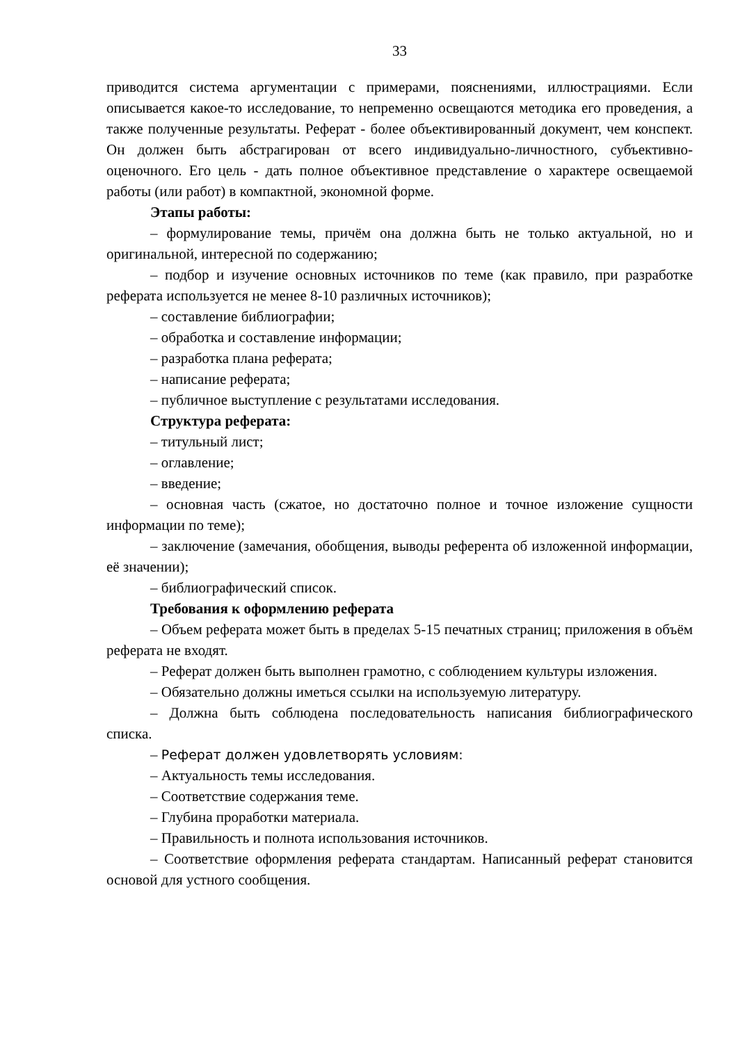33
приводится система аргументации с примерами, пояснениями, иллюстрациями. Если описывается какое-то исследование, то непременно освещаются методика его проведения, а также полученные результаты. Реферат - более объективированный документ, чем конспект. Он должен быть абстрагирован от всего индивидуально-личностного, субъективно-оценочного. Его цель - дать полное объективное представление о характере освещаемой работы (или работ) в компактной, экономной форме.
Этапы работы:
– формулирование темы, причём она должна быть не только актуальной, но и оригинальной, интересной по содержанию;
– подбор и изучение основных источников по теме (как правило, при разработке реферата используется не менее 8-10 различных источников);
– составление библиографии;
– обработка и составление информации;
– разработка плана реферата;
– написание реферата;
– публичное выступление с результатами исследования.
Структура реферата:
– титульный лист;
– оглавление;
– введение;
– основная часть (сжатое, но достаточно полное и точное изложение сущности информации по теме);
– заключение (замечания, обобщения, выводы референта об изложенной информации, её значении);
– библиографический список.
Требования к оформлению реферата
– Объем реферата может быть в пределах 5-15 печатных страниц; приложения в объём реферата не входят.
– Реферат должен быть выполнен грамотно, с соблюдением культуры изложения.
– Обязательно должны иметься ссылки на используемую литературу.
– Должна быть соблюдена последовательность написания библиографического списка.
– Реферат должен удовлетворять условиям:
– Актуальность темы исследования.
– Соответствие содержания теме.
– Глубина проработки материала.
– Правильность и полнота использования источников.
– Соответствие оформления реферата стандартам. Написанный реферат становится основой для устного сообщения.